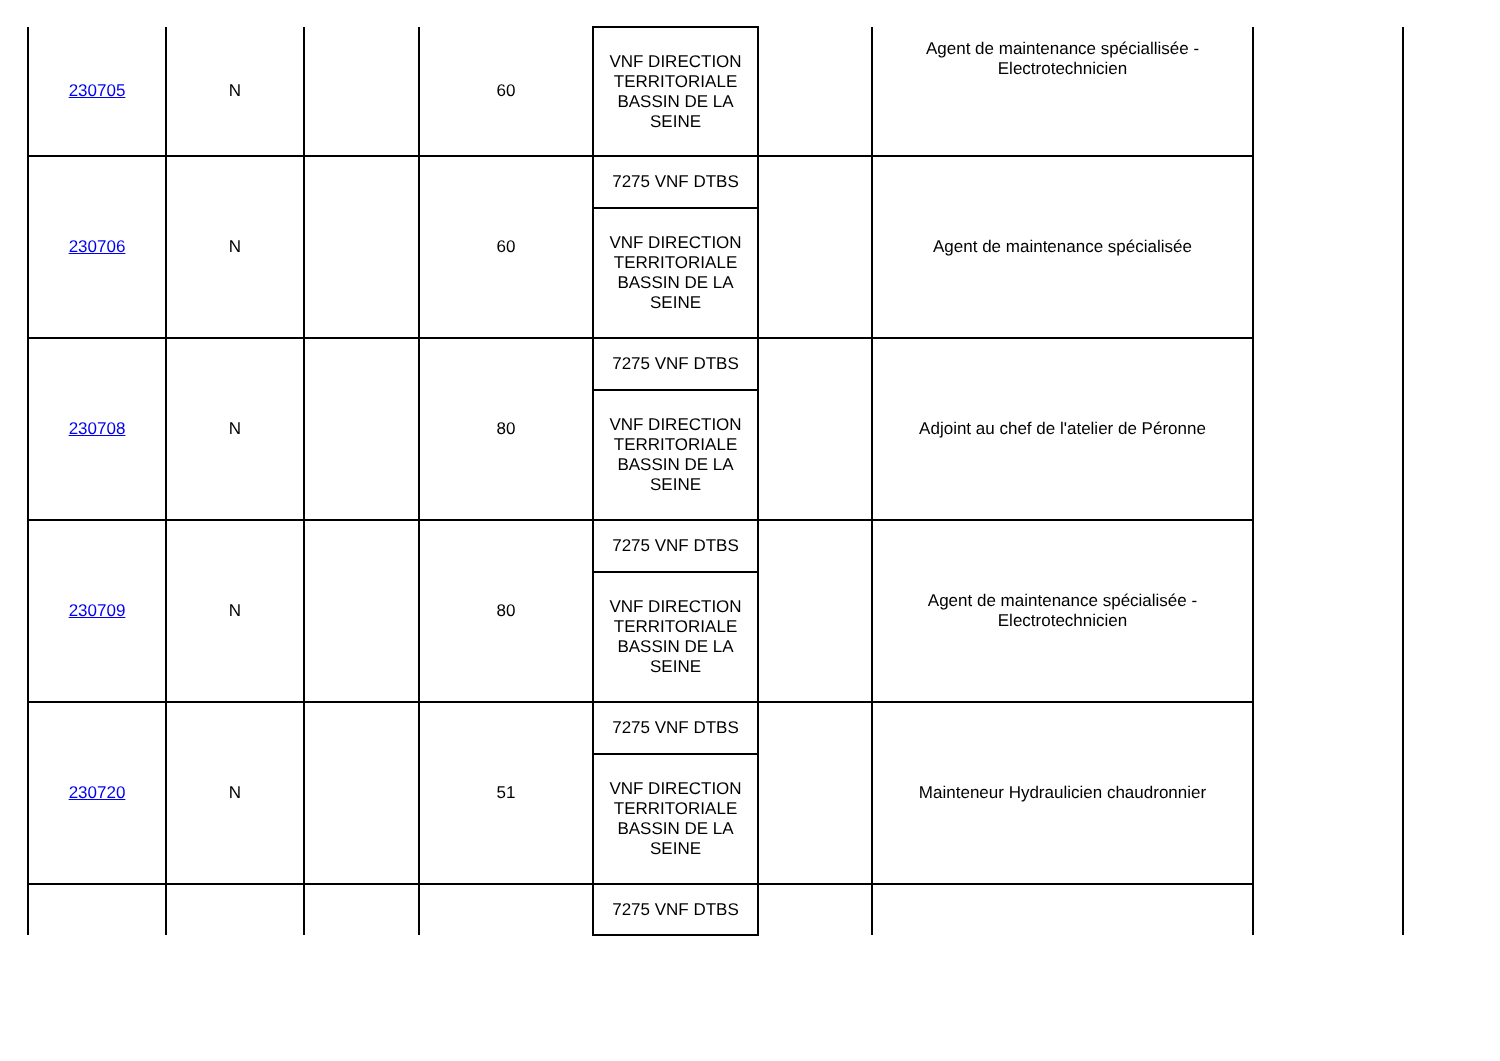| 230705 | N | | 60 | VNF DIRECTION TERRITORIALE BASSIN DE LA SEINE | | Agent de maintenance spéciallisée - Electrotechnicien | |
| 230706 | N | | 60 | 7275 VNF DTBS | | Agent de maintenance spécialisée | |
| | | | | VNF DIRECTION TERRITORIALE BASSIN DE LA SEINE | | | |
| 230708 | N | | 80 | 7275 VNF DTBS | | Adjoint au chef de l'atelier de Péronne | |
| | | | | VNF DIRECTION TERRITORIALE BASSIN DE LA SEINE | | | |
| 230709 | N | | 80 | 7275 VNF DTBS | | Agent de maintenance spécialisée - Electrotechnicien | |
| | | | | VNF DIRECTION TERRITORIALE BASSIN DE LA SEINE | | | |
| 230720 | N | | 51 | 7275 VNF DTBS | | Mainteneur Hydraulicien chaudronnier | |
| | | | | VNF DIRECTION TERRITORIALE BASSIN DE LA SEINE | | | |
| | | | | 7275 VNF DTBS | | | |